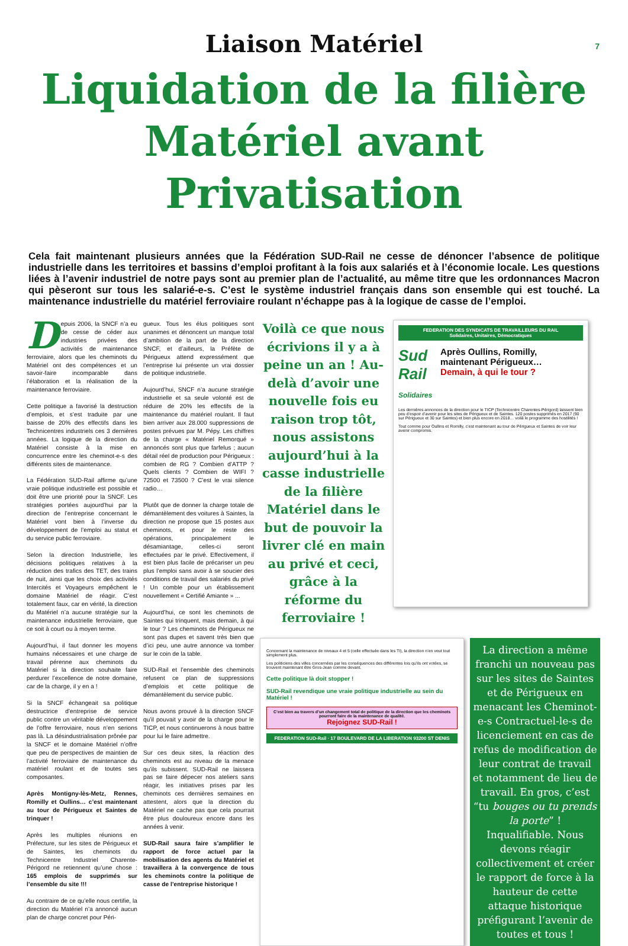7
Liaison Matériel
Liquidation de la filière
Matériel avant Privatisation
Cela fait maintenant plusieurs années que la Fédération SUD-Rail ne cesse de dénoncer l’absence de politique industrielle dans les territoires et bassins d’emploi profitant à la fois aux salariés et à l’économie locale. Les questions liées à l’avenir industriel de notre pays sont au premier plan de l’actualité, au même titre que les ordonnances Macron qui pèseront sur tous les salarié-e-s. C’est le système industriel français dans son ensemble qui est touché. La maintenance industrielle du matériel ferroviaire roulant n’échappe pas à la logique de casse de l’emploi.
Depuis 2006, la SNCF n’a eu de cesse de céder aux industries privées des activités de maintenance ferroviaire, alors que les cheminots du Matériel ont des compétences et un savoir-faire incomparable dans l’élaboration et la réalisation de la maintenance ferroviaire.
Cette politique a favorisé la destruction d’emplois, et s’est traduite par une baisse de 20% des effectifs dans les Technicentres industriels ces 3 dernières années. La logique de la direction du Matériel consiste à la mise en concurrence entre les cheminot-e-s des différents sites de maintenance.
La Fédération SUD-Rail affirme qu’une vraie politique industrielle est possible et doit être une priorité pour la SNCF. Les stratégies portées aujourd’hui par la direction de l’entreprise concernant le Matériel vont bien à l’inverse du développement de l’emploi au statut et du service public ferroviaire.
Selon la direction Industrielle, les décisions politiques relatives à la réduction des trafics des TET, des trains de nuit, ainsi que les choix des activités Intercités et Voyageurs empêchent le domaine Matériel de réagir. C’est totalement faux, car en vérité, la direction du Matériel n’a aucune stratégie sur la maintenance industrielle ferroviaire, que ce soit à court ou à moyen terme.
Aujourd’hui, il faut donner les moyens humains nécessaires et une charge de travail pérenne aux cheminots du Matériel si la direction souhaite faire perdurer l’excellence de notre domaine, car de la charge, il y en a !
Si la SNCF échangeait sa politique destructrice d’entreprise de service public contre un véritable développement de l’offre ferroviaire, nous n’en serions pas là. La désindustrialisation prônée par la SNCF et le domaine Matériel n’offre que peu de perspectives de maintien de l’activité ferroviaire de maintenance du matériel roulant et de toutes ses composantes.
Après Montigny-lès-Metz, Rennes, Romilly et Oullins… c’est maintenant au tour de Périgueux et Saintes de trinquer !
Après les multiples réunions en Préfecture, sur les sites de Périgueux et de Saintes, les cheminots du Technicentre Industriel Charente-Périgord ne retiennent qu’une chose : 165 emplois de supprimés sur l’ensemble du site !!!
Au contraire de ce qu’elle nous certifie, la direction du Matériel n’a annoncé aucun plan de charge concret pour Péri-
gueux. Tous les élus politiques sont unanimes et dénoncent un manque total d’ambition de la part de la direction SNCF, et d’ailleurs, la Préfète de Périgueux attend expressément que l’entreprise lui présente un vrai dossier de politique industrielle.
Aujourd’hui, SNCF n’a aucune stratégie industrielle et sa seule volonté est de réduire de 20% les effectifs de la maintenance du matériel roulant. Il faut bien arriver aux 28.000 suppressions de postes prévues par M. Pépy. Les chiffres de la charge « Matériel Remorqué » annoncés sont plus que farfelus ; aucun détail réel de production pour Périgueux : combien de RG ? Combien d’ATTP ? Quels clients ? Combien de WIFI ? 72500 et 73500 ? C’est le vrai silence radio…
Plutôt que de donner la charge totale de démantèlement des voitures à Saintes, la direction ne propose que 15 postes aux cheminots, et pour le reste des opérations, principalement le désamiantage, celles-ci seront effectuées par le privé. Effectivement, il est bien plus facile de précariser un peu plus l’emploi sans avoir à se soucier des conditions de travail des salariés du privé ! Un comble pour un établissement nouvellement « Certifié Amiante » ...
Aujourd’hui, ce sont les cheminots de Saintes qui trinquent, mais demain, à qui le tour ? Les cheminots de Périgueux ne sont pas dupes et savent très bien que d’ici peu, une autre annonce va tomber sur le coin de la table.
SUD-Rail et l’ensemble des cheminots refusent ce plan de suppressions d’emplois et cette politique de démantèlement du service public.
Nous avons prouvé à la direction SNCF qu’il pouvait y avoir de la charge pour le TICP, et nous continuerons à nous battre pour lui le faire admettre.
Sur ces deux sites, la réaction des cheminots est au niveau de la menace qu’ils subissent. SUD-Rail ne laissera pas se faire dépecer nos ateliers sans réagir, les initiatives prises par les cheminots ces dernières semaines en attestent, alors que la direction du Matériel ne cache pas que cela pourrait être plus douloureux encore dans les années à venir.
SUD-Rail saura faire s’amplifier le rapport de force actuel par la mobilisation des agents du Matériel et travaillera à la convergence de tous les cheminots contre la politique de casse de l’entreprise historique !
Voilà ce que nous écrivions il y a à peine un an ! Au-delà d’avoir une nouvelle fois eu raison trop tôt, nous assistons aujourd’hui à la casse industrielle de la filière Matériel dans le but de pouvoir la livrer clé en main au privé et ceci, grâce à la réforme du ferroviaire !
FEDERATION DES SYNDICATS DE TRAVAILLEURS DU RAIL
Solidaires, Unitaires, Démocratiques
Sud Rail
Solidaires
Après Oullins, Romilly, maintenant Périgueux…
Demain, à qui le tour ?
Les dernières annonces de la direction pour le TICP (Technicentre Charentes-Périgord) laissent bien peu d’espoir d’avenir pour les sites de Périgueux et de Saintes. 120 postes supprimés en 2017 (90 sur Périgueux et 30 sur Saintes) et bien plus encore en 2018… voilà le programme des hostilités !
Tout comme pour Oullins et Romilly, c’est maintenant au tour de Périgueux et Saintes de voir leur avenir compromis.
Concernant la maintenance de niveaux 4 et 5 (celle effectuée dans les TI), la direction n’en veut tout simplement plus.
Les politiciens des villes concernées par les conséquences des différentes lois qu’ils ont votées, se trouvent maintenant être Gros-Jean comme devant.
Cette politique là doit stopper !
SUD-Rail revendique une vraie politique industrielle au sein du Matériel !
C’est bien au travers d’un changement total de politique de la direction que les cheminots pourront faire de la maintenance de qualité.
Rejoignez SUD-Rail !
FEDERATION SUD-Rail · 17 BOULEVARD DE LA LIBERATION 93200 ST DENIS
La direction a même franchi un nouveau pas sur les sites de Saintes et de Périgueux en menacant les Cheminot-e-s Contractuel-le-s de licenciement en cas de refus de modification de leur contrat de travail et notamment de lieu de travail. En gros, c’est “tu bouges ou tu prends la porte” !
Inqualifiable. Nous devons réagir collectivement et créer le rapport de force à la hauteur de cette attaque historique préfigurant l’avenir de toutes et tous !